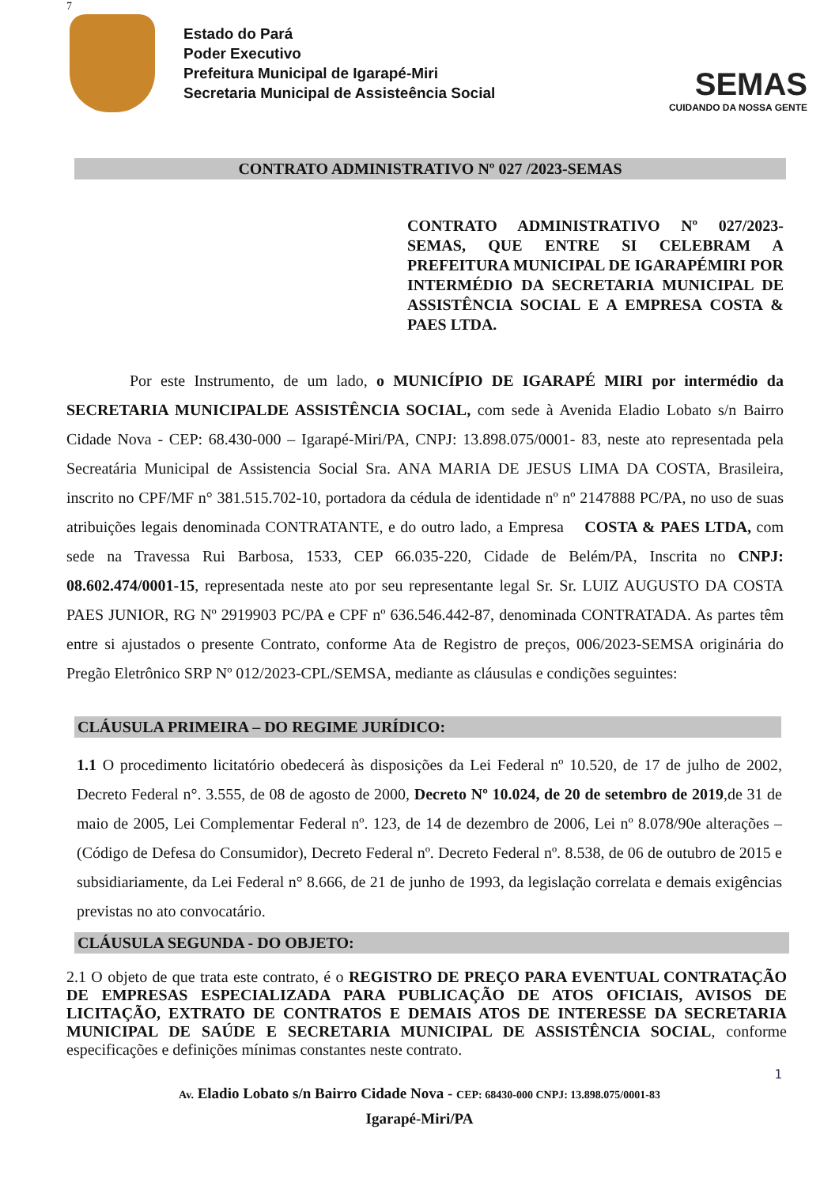7
Estado do Pará
Poder Executivo
Prefeitura Municipal de Igarapé-Miri
Secretaria Municipal de Assisteência Social
SEMAS
CUIDANDO DA NOSSA GENTE
CONTRATO ADMINISTRATIVO Nº 027 /2023-SEMAS
CONTRATO ADMINISTRATIVO Nº 027/2023-SEMAS, QUE ENTRE SI CELEBRAM A PREFEITURA MUNICIPAL DE IGARAPÉMIRI POR INTERMÉDIO DA SECRETARIA MUNICIPAL DE ASSISTÊNCIA SOCIAL E A EMPRESA COSTA & PAES LTDA.
    Por este Instrumento, de um lado, o MUNICÍPIO DE IGARAPÉ MIRI por intermédio da SECRETARIA MUNICIPALDE ASSISTÊNCIA SOCIAL, com sede à Avenida Eladio Lobato s/n Bairro Cidade Nova - CEP: 68.430-000 – Igarapé-Miri/PA, CNPJ: 13.898.075/0001- 83, neste ato representada pela Secreatária Municipal de Assistencia Social Sra. ANA MARIA DE JESUS LIMA DA COSTA, Brasileira, inscrito no CPF/MF n° 381.515.702-10, portadora da cédula de identidade nº nº 2147888 PC/PA, no uso de suas atribuições legais denominada CONTRATANTE, e do outro lado, a Empresa  COSTA & PAES LTDA, com sede na Travessa Rui Barbosa, 1533, CEP 66.035-220, Cidade de Belém/PA, Inscrita no CNPJ: 08.602.474/0001-15, representada neste ato por seu representante legal Sr. Sr. LUIZ AUGUSTO DA COSTA PAES JUNIOR, RG Nº 2919903 PC/PA e CPF nº 636.546.442-87, denominada CONTRATADA. As partes têm entre si ajustados o presente Contrato, conforme Ata de Registro de preços, 006/2023-SEMSA originária do Pregão Eletrônico SRP Nº 012/2023-CPL/SEMSA, mediante as cláusulas e condições seguintes:
CLÁUSULA PRIMEIRA – DO REGIME JURÍDICO:
1.1 O procedimento licitatório obedecerá às disposições da Lei Federal nº 10.520, de 17 de julho de 2002, Decreto Federal n°. 3.555, de 08 de agosto de 2000, Decreto Nº 10.024, de 20 de setembro de 2019,de 31 de maio de 2005, Lei Complementar Federal nº. 123, de 14 de dezembro de 2006, Lei nº 8.078/90e alterações – (Código de Defesa do Consumidor), Decreto Federal nº. Decreto Federal nº. 8.538, de 06 de outubro de 2015 e subsidiariamente, da Lei Federal n° 8.666, de 21 de junho de 1993, da legislação correlata e demais exigências previstas no ato convocatário.
CLÁUSULA SEGUNDA - DO OBJETO:
2.1 O objeto de que trata este contrato, é o REGISTRO DE PREÇO PARA EVENTUAL CONTRATAÇÃO DE EMPRESAS ESPECIALIZADA PARA PUBLICAÇÃO DE ATOS OFICIAIS, AVISOS DE LICITAÇÃO, EXTRATO DE CONTRATOS E DEMAIS ATOS DE INTERESSE DA SECRETARIA MUNICIPAL DE SAÚDE E SECRETARIA MUNICIPAL DE ASSISTÊNCIA SOCIAL, conforme especificações e definições mínimas constantes neste contrato.
1
Av. Eladio Lobato s/n Bairro Cidade Nova - CEP: 68430-000 CNPJ: 13.898.075/0001-83
Igarapé-Miri/PA